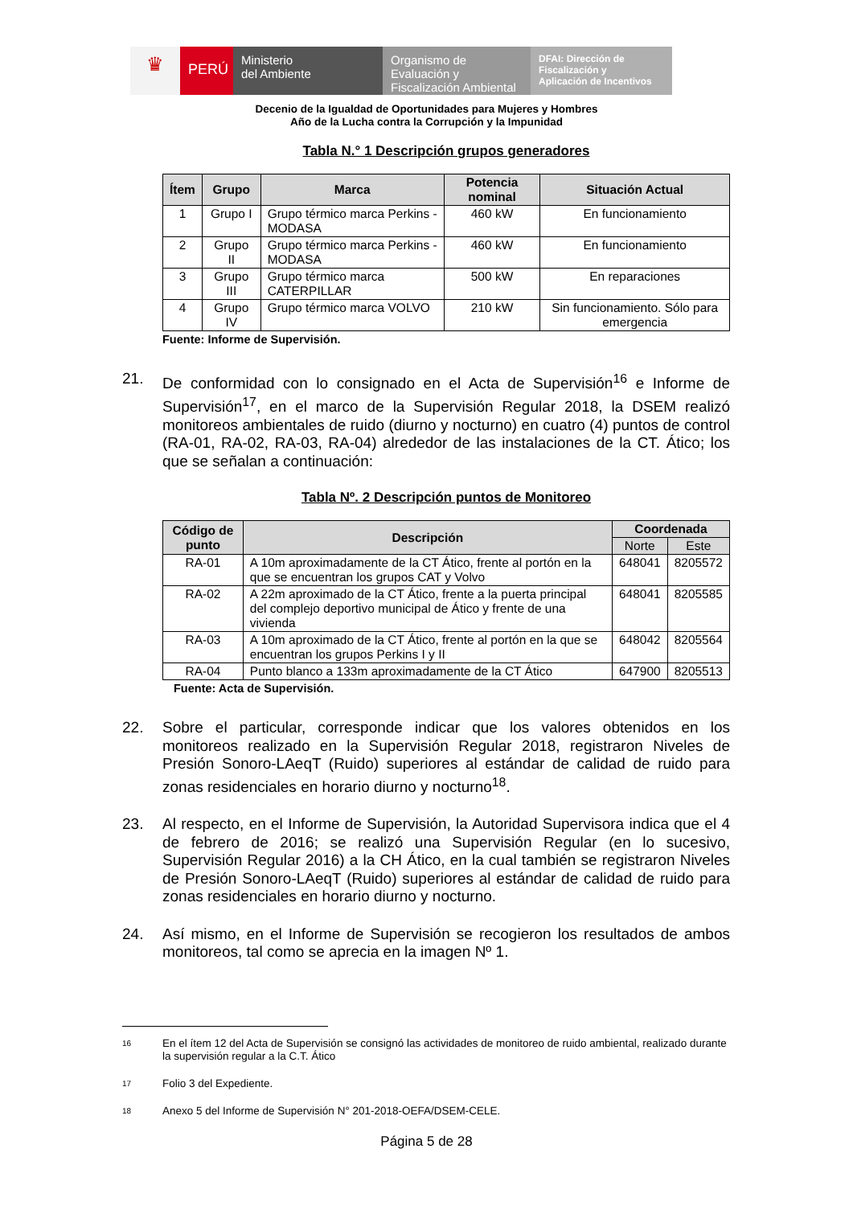♛
PERÚ
Ministerio
del Ambiente
Organismo de
Evaluación y
Fiscalización Ambiental
DFAI: Dirección de
Fiscalización y
Aplicación de Incentivos
Decenio de la Igualdad de Oportunidades para Mujeres y Hombres
Año de la Lucha contra la Corrupción y la Impunidad
Tabla N.° 1 Descripción grupos generadores
| Ítem | Grupo | Marca | Potencia nominal | Situación Actual |
| --- | --- | --- | --- | --- |
| 1 | Grupo I | Grupo térmico marca Perkins - MODASA | 460 kW | En funcionamiento |
| 2 | Grupo II | Grupo térmico marca Perkins -MODASA | 460 kW | En funcionamiento |
| 3 | Grupo III | Grupo térmico marca CATERPILLAR | 500 kW | En reparaciones |
| 4 | Grupo IV | Grupo térmico marca VOLVO | 210 kW | Sin funcionamiento. Sólo para emergencia |
Fuente: Informe de Supervisión.
21. De conformidad con lo consignado en el Acta de Supervisión<sup>16</sup> e Informe de Supervisión<sup>17</sup>, en el marco de la Supervisión Regular 2018, la DSEM realizó monitoreos ambientales de ruido (diurno y nocturno) en cuatro (4) puntos de control (RA-01, RA-02, RA-03, RA-04) alrededor de las instalaciones de la CT. Ático; los que se señalan a continuación:
Tabla Nº. 2 Descripción puntos de Monitoreo
| Código de punto | Descripción | Coordenada | |
| --- | --- | --- | --- |
| | | Norte | Este |
| RA-01 | A 10m aproximadamente de la CT Ático, frente al portón en la que se encuentran los grupos CAT y Volvo | 648041 | 8205572 |
| RA-02 | A 22m aproximado de la CT Ático, frente a la puerta principal del complejo deportivo municipal de Ático y frente de una vivienda | 648041 | 8205585 |
| RA-03 | A 10m aproximado de la CT Ático, frente al portón en la que se encuentran los grupos Perkins I y II | 648042 | 8205564 |
| RA-04 | Punto blanco a 133m aproximadamente de la CT Ático | 647900 | 8205513 |
Fuente: Acta de Supervisión.
22. Sobre el particular, corresponde indicar que los valores obtenidos en los monitoreos realizado en la Supervisión Regular 2018, registraron Niveles de Presión Sonoro-LAeqT (Ruido) superiores al estándar de calidad de ruido para zonas residenciales en horario diurno y nocturno<sup>18</sup>.
23. Al respecto, en el Informe de Supervisión, la Autoridad Supervisora indica que el 4 de febrero de 2016; se realizó una Supervisión Regular (en lo sucesivo, Supervisión Regular 2016) a la CH Ático, en la cual también se registraron Niveles de Presión Sonoro-LAeqT (Ruido) superiores al estándar de calidad de ruido para zonas residenciales en horario diurno y nocturno.
24. Así mismo, en el Informe de Supervisión se recogieron los resultados de ambos monitoreos, tal como se aprecia en la imagen Nº 1.
16 En el ítem 12 del Acta de Supervisión se consignó las actividades de monitoreo de ruido ambiental, realizado durante la supervisión regular a la C.T. Ático
17 Folio 3 del Expediente.
18 Anexo 5 del Informe de Supervisión N° 201-2018-OEFA/DSEM-CELE.
Página 5 de 28